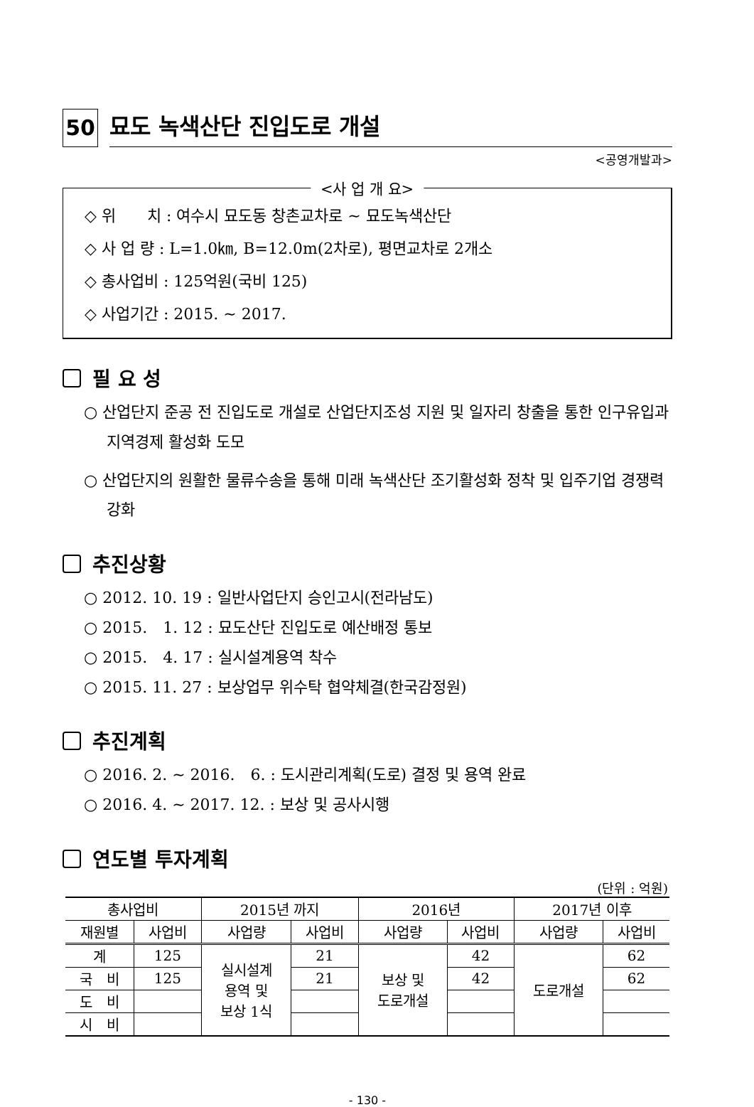50
묘도 녹색산단 진입도로 개설
<공영개발과>
<사 업 개 요>
◇ 위　　치 : 여수시 묘도동 창촌교차로 ~ 묘도녹색산단
◇ 사 업 량 : L=1.0㎞, B=12.0m(2차로), 평면교차로 2개소
◇ 총사업비 : 125억원(국비 125)
◇ 사업기간 : 2015. ~ 2017.
필 요 성
○ 산업단지 준공 전 진입도로 개설로 산업단지조성 지원 및 일자리 창출을 통한 인구유입과 지역경제 활성화 도모
○ 산업단지의 원활한 물류수송을 통해 미래 녹색산단 조기활성화 정착 및 입주기업 경쟁력 강화
추진상황
○ 2012. 10. 19 : 일반사업단지 승인고시(전라남도)
○ 2015.　1. 12 : 묘도산단 진입도로 예산배정 통보
○ 2015.　4. 17 : 실시설계용역 착수
○ 2015. 11. 27 : 보상업무 위수탁 협약체결(한국감정원)
추진계획
○ 2016. 2. ~ 2016.　6. : 도시관리계획(도로) 결정 및 용역 완료
○ 2016. 4. ~ 2017. 12. : 보상 및 공사시행
연도별 투자계획
(단위 : 억원)
| 총사업비 | | 2015년 까지 | | 2016년 | | 2017년 이후 | |
| --- | --- | --- | --- | --- | --- | --- | --- |
| 재원별 | 사업비 | 사업량 | 사업비 | 사업량 | 사업비 | 사업량 | 사업비 |
| 계 | 125 | 실시설계 용역 및 보상 1식 | 21 | 보상 및 도로개설 | 42 | 도로개설 | 62 |
| 국 비 | 125 | | 21 | | 42 | | 62 |
| 도 비 | | | | | | | |
| 시 비 | | | | | | | |
- 130 -